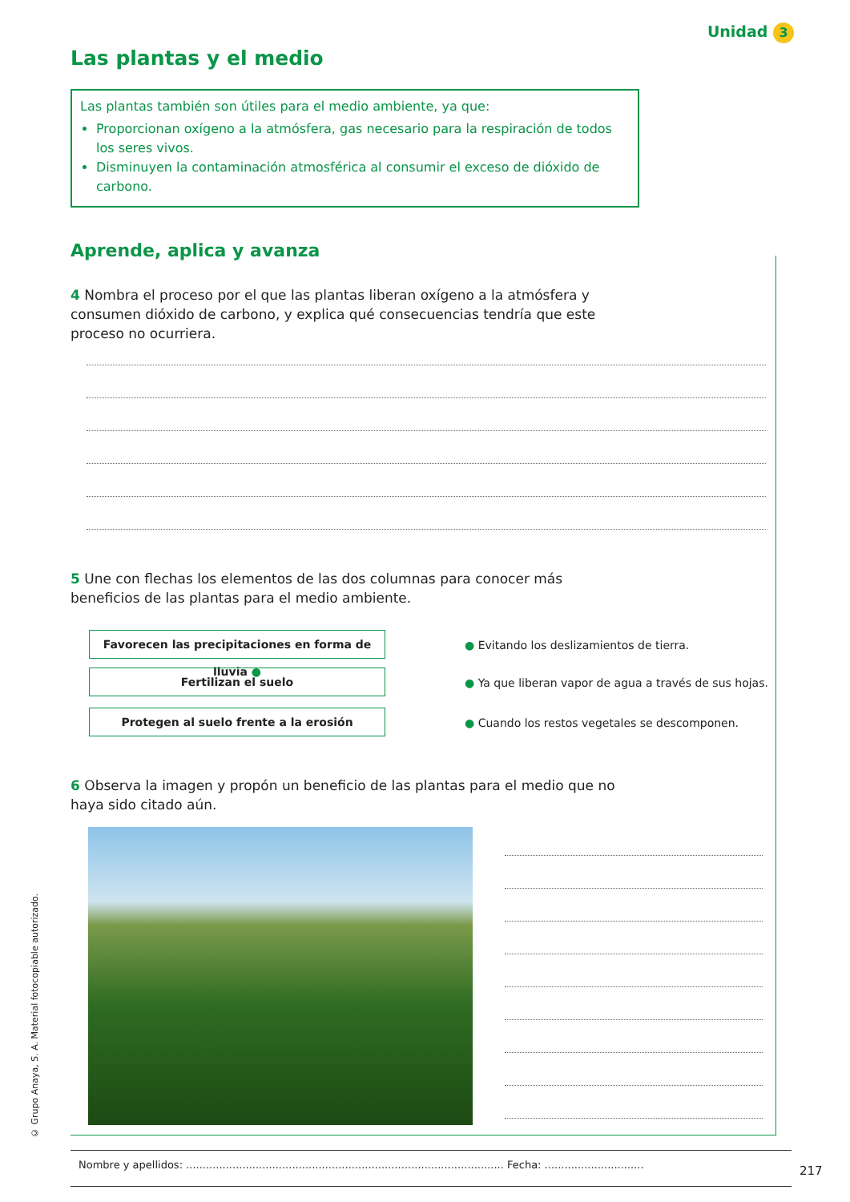Unidad 3
Las plantas y el medio
Las plantas también son útiles para el medio ambiente, ya que:
Proporcionan oxígeno a la atmósfera, gas necesario para la respiración de todos los seres vivos.
Disminuyen la contaminación atmosférica al consumir el exceso de dióxido de carbono.
Aprende, aplica y avanza
4 Nombra el proceso por el que las plantas liberan oxígeno a la atmósfera y consumen dióxido de carbono, y explica qué consecuencias tendría que este proceso no ocurriera.
5 Une con flechas los elementos de las dos columnas para conocer más beneficios de las plantas para el medio ambiente.
Favorecen las precipitaciones en forma de lluvia ●
Fertilizan el suelo
Protegen al suelo frente a la erosión
● Evitando los deslizamientos de tierra.
● Ya que liberan vapor de agua a través de sus hojas.
● Cuando los restos vegetales se descomponen.
6 Observa la imagen y propón un beneficio de las plantas para el medio que no haya sido citado aún.
Nombre y apellidos: ................................................................................................ Fecha: ..............................
217
© Grupo Anaya, S. A. Material fotocopiable autorizado.